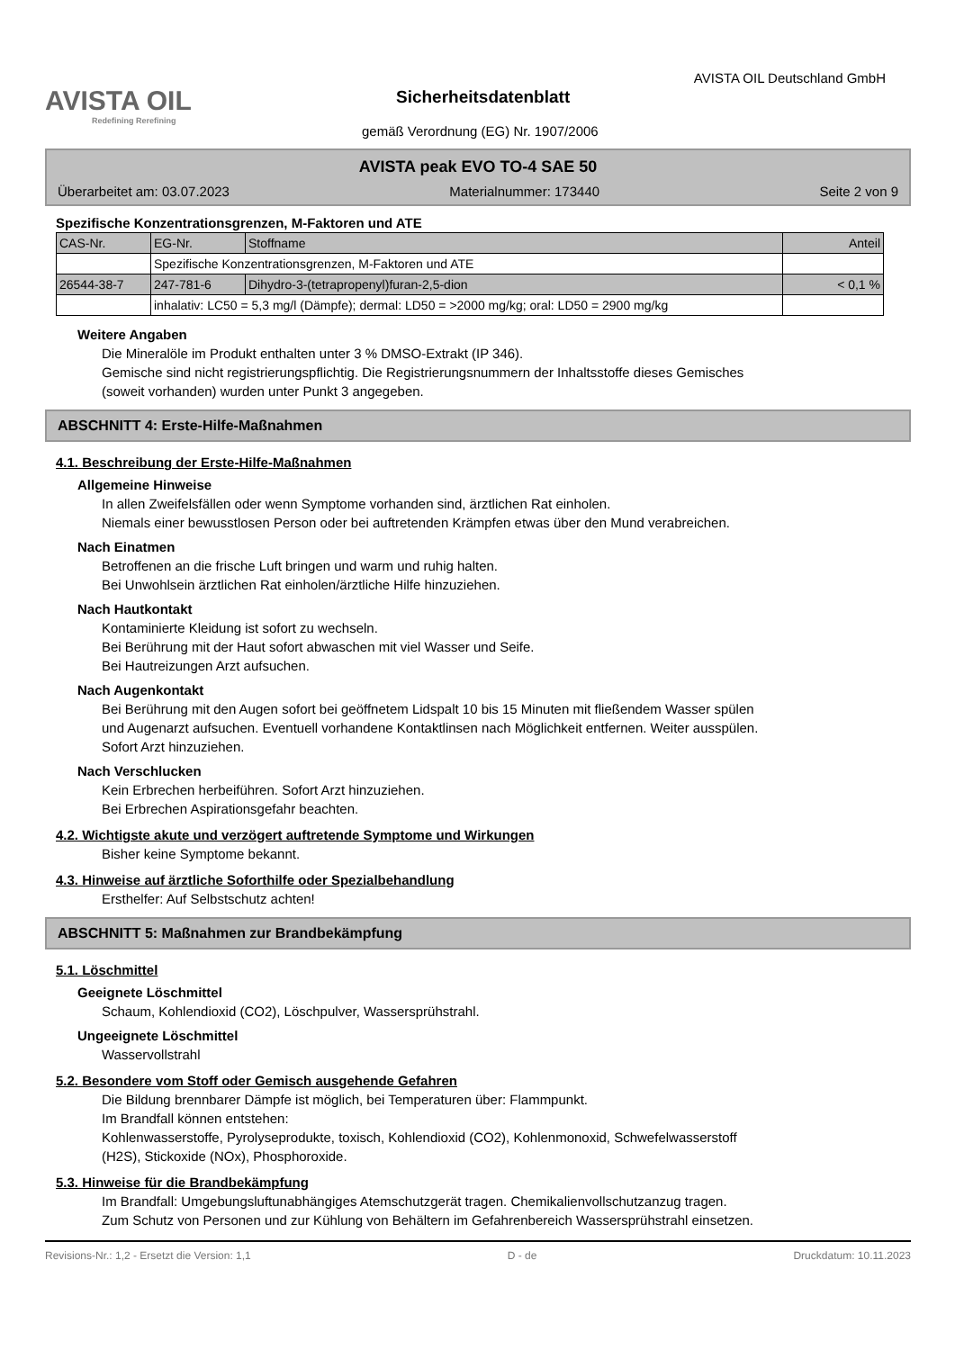AVISTA OIL
Redefining Rerefining
Sicherheitsdatenblatt
AVISTA OIL Deutschland GmbH
gemäß Verordnung (EG) Nr. 1907/2006
AVISTA peak EVO TO-4 SAE 50
Überarbeitet am: 03.07.2023 Materialnummer: 173440 Seite 2 von 9
Spezifische Konzentrationsgrenzen, M-Faktoren und ATE
| CAS-Nr. | EG-Nr. | Stoffname | Anteil |
| --- | --- | --- | --- |
| | Spezifische Konzentrationsgrenzen, M-Faktoren und ATE | | |
| 26544-38-7 | 247-781-6 | Dihydro-3-(tetrapropenyl)furan-2,5-dion | < 0,1 % |
| | inhalativ: LC50 = 5,3 mg/l (Dämpfe); dermal: LD50 = >2000 mg/kg; oral: LD50 = 2900 mg/kg | | |
Weitere Angaben
Die Mineralöle im Produkt enthalten unter 3 % DMSO-Extrakt (IP 346).
Gemische sind nicht registrierungspflichtig. Die Registrierungsnummern der Inhaltsstoffe dieses Gemisches
(soweit vorhanden) wurden unter Punkt 3 angegeben.
ABSCHNITT 4: Erste-Hilfe-Maßnahmen
4.1. Beschreibung der Erste-Hilfe-Maßnahmen
Allgemeine Hinweise
In allen Zweifelsfällen oder wenn Symptome vorhanden sind, ärztlichen Rat einholen.
Niemals einer bewusstlosen Person oder bei auftretenden Krämpfen etwas über den Mund verabreichen.
Nach Einatmen
Betroffenen an die frische Luft bringen und warm und ruhig halten.
Bei Unwohlsein ärztlichen Rat einholen/ärztliche Hilfe hinzuziehen.
Nach Hautkontakt
Kontaminierte Kleidung ist sofort zu wechseln.
Bei Berührung mit der Haut sofort abwaschen mit viel Wasser und Seife.
Bei Hautreizungen Arzt aufsuchen.
Nach Augenkontakt
Bei Berührung mit den Augen sofort bei geöffnetem Lidspalt 10 bis 15 Minuten mit fließendem Wasser spülen
und Augenarzt aufsuchen. Eventuell vorhandene Kontaktlinsen nach Möglichkeit entfernen. Weiter ausspülen.
Sofort Arzt hinzuziehen.
Nach Verschlucken
Kein Erbrechen herbeiführen. Sofort Arzt hinzuziehen.
Bei Erbrechen Aspirationsgefahr beachten.
4.2. Wichtigste akute und verzögert auftretende Symptome und Wirkungen
Bisher keine Symptome bekannt.
4.3. Hinweise auf ärztliche Soforthilfe oder Spezialbehandlung
Ersthelfer: Auf Selbstschutz achten!
ABSCHNITT 5: Maßnahmen zur Brandbekämpfung
5.1. Löschmittel
Geeignete Löschmittel
Schaum, Kohlendioxid (CO2), Löschpulver, Wassersprühstrahl.
Ungeeignete Löschmittel
Wasservollstrahl
5.2. Besondere vom Stoff oder Gemisch ausgehende Gefahren
Die Bildung brennbarer Dämpfe ist möglich, bei Temperaturen über: Flammpunkt.
Im Brandfall können entstehen:
Kohlenwasserstoffe, Pyrolyseprodukte, toxisch, Kohlendioxid (CO2), Kohlenmonoxid, Schwefelwasserstoff
(H2S), Stickoxide (NOx), Phosphoroxide.
5.3. Hinweise für die Brandbekämpfung
Im Brandfall: Umgebungsluftunabhängiges Atemschutzgerät tragen. Chemikalienvollschutzanzug tragen.
Zum Schutz von Personen und zur Kühlung von Behältern im Gefahrenbereich Wassersprühstrahl einsetzen.
Revisions-Nr.: 1,2 - Ersetzt die Version: 1,1 D - de Druckdatum: 10.11.2023